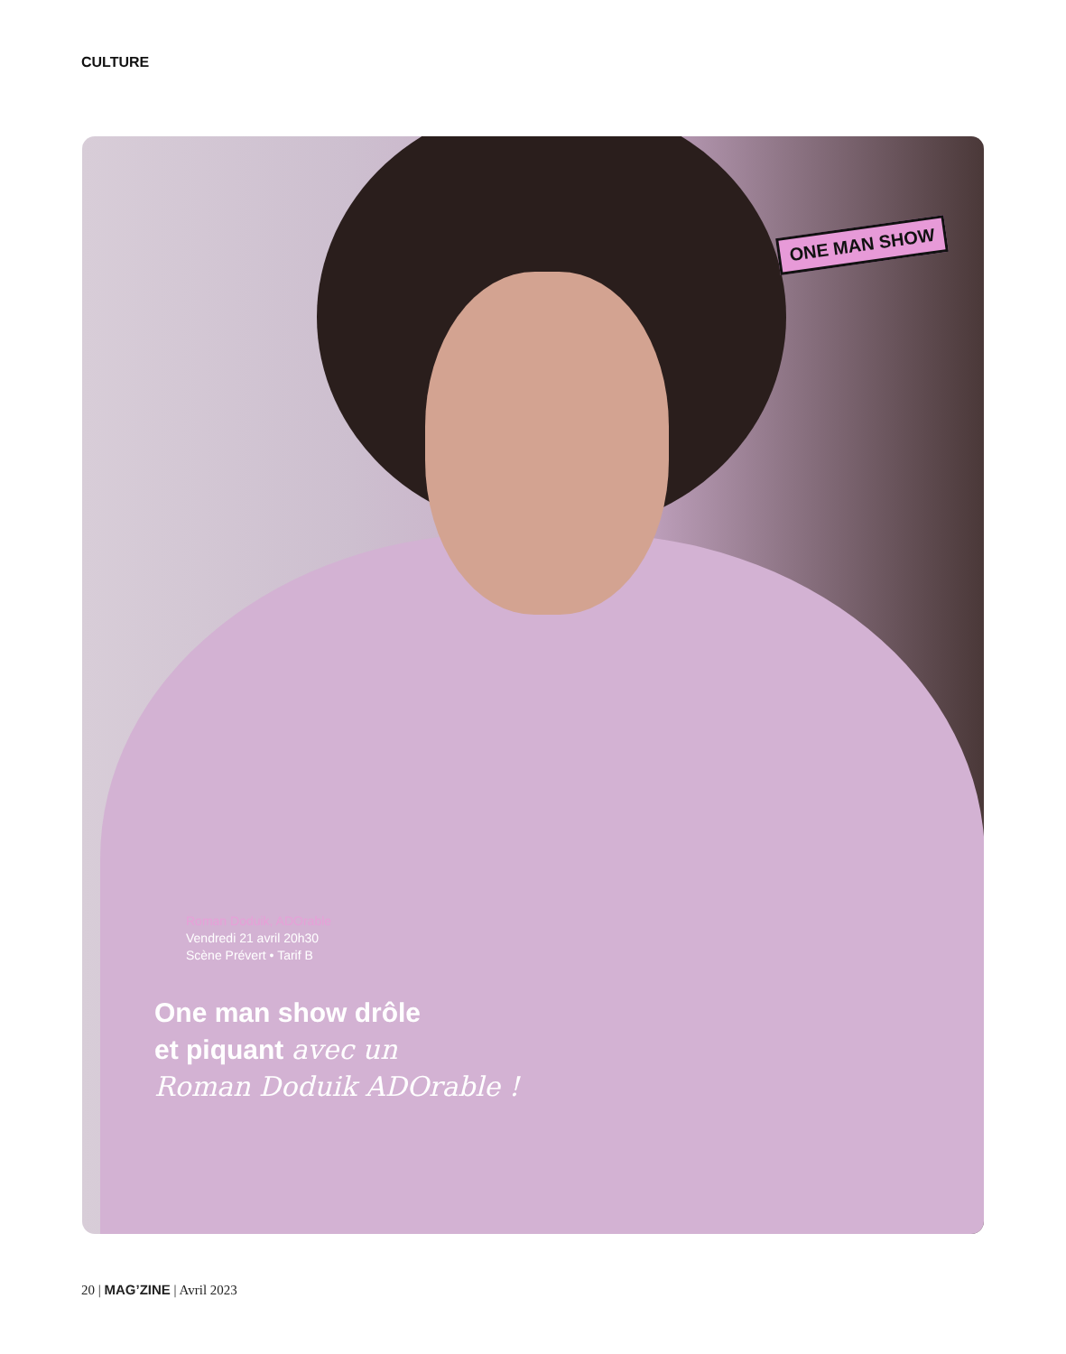CULTURE
ONE MAN SHOW
Roman Doduik, ADOrable
Vendredi 21 avril 20h30
Scène Prévert • Tarif B
One man show drôle
et piquant avec un
Roman Doduik ADOrable !
20 | MAG’ZINE | Avril 2023